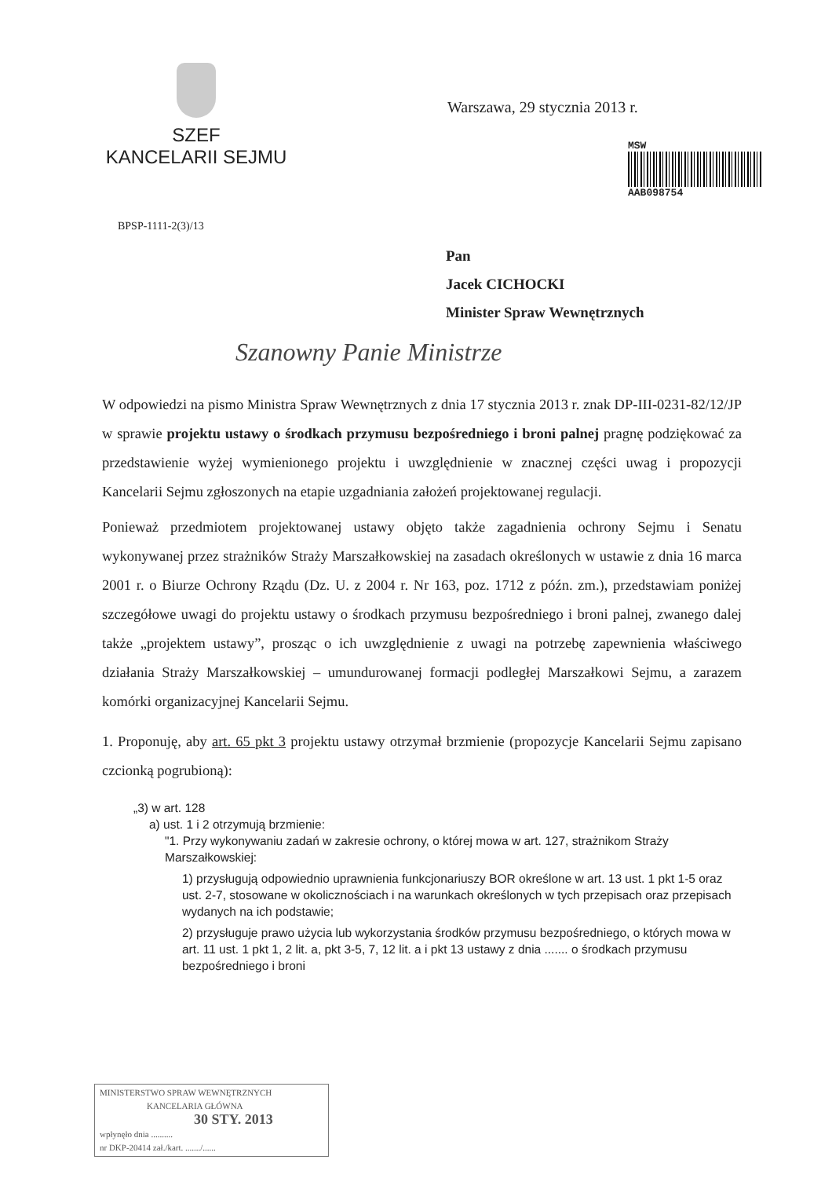SZEF
KANCELARII SEJMU
BPSP-1111-2(3)/13
Warszawa, 29 stycznia 2013 r.
MSW
AAB098754
Pan
Jacek CICHOCKI
Minister Spraw Wewnętrznych
Szanowny Panie Ministrze
W odpowiedzi na pismo Ministra Spraw Wewnętrznych z dnia 17 stycznia 2013 r. znak DP-III-0231-82/12/JP w sprawie projektu ustawy o środkach przymusu bezpośredniego i broni palnej pragnę podziękować za przedstawienie wyżej wymienionego projektu i uwzględnienie w znacznej części uwag i propozycji Kancelarii Sejmu zgłoszonych na etapie uzgadniania założeń projektowanej regulacji.
Ponieważ przedmiotem projektowanej ustawy objęto także zagadnienia ochrony Sejmu i Senatu wykonywanej przez strażników Straży Marszałkowskiej na zasadach określonych w ustawie z dnia 16 marca 2001 r. o Biurze Ochrony Rządu (Dz. U. z 2004 r. Nr 163, poz. 1712 z późn. zm.), przedstawiam poniżej szczegółowe uwagi do projektu ustawy o środkach przymusu bezpośredniego i broni palnej, zwanego dalej także „projektem ustawy”, prosząc o ich uwzględnienie z uwagi na potrzebę zapewnienia właściwego działania Straży Marszałkowskiej – umundurowanej formacji podległej Marszałkowi Sejmu, a zarazem komórki organizacyjnej Kancelarii Sejmu.
1. Proponuję, aby art. 65 pkt 3 projektu ustawy otrzymał brzmienie (propozycje Kancelarii Sejmu zapisano czcionką pogrubioną):
„3) w art. 128
a) ust. 1 i 2 otrzymują brzmienie:
"1. Przy wykonywaniu zadań w zakresie ochrony, o której mowa w art. 127, strażnikom Straży Marszałkowskiej:
1) przysługują odpowiednio uprawnienia funkcjonariuszy BOR określone w art. 13 ust. 1 pkt 1-5 oraz ust. 2-7, stosowane w okolicznościach i na warunkach określonych w tych przepisach oraz przepisach wydanych na ich podstawie;
2) przysługuje prawo użycia lub wykorzystania środków przymusu bezpośredniego, o których mowa w art. 11 ust. 1 pkt 1, 2 lit. a, pkt 3-5, 7, 12 lit. a i pkt 13 ustawy z dnia ....... o środkach przymusu bezpośredniego i broni
MINISTERSTWO SPRAW WEWNĘTRZNYCH
KANCELARIA GŁÓWNA
30 STY. 2013
wpłynęło dnia ..........
nr DKP-20414 zał./kart. ......./......